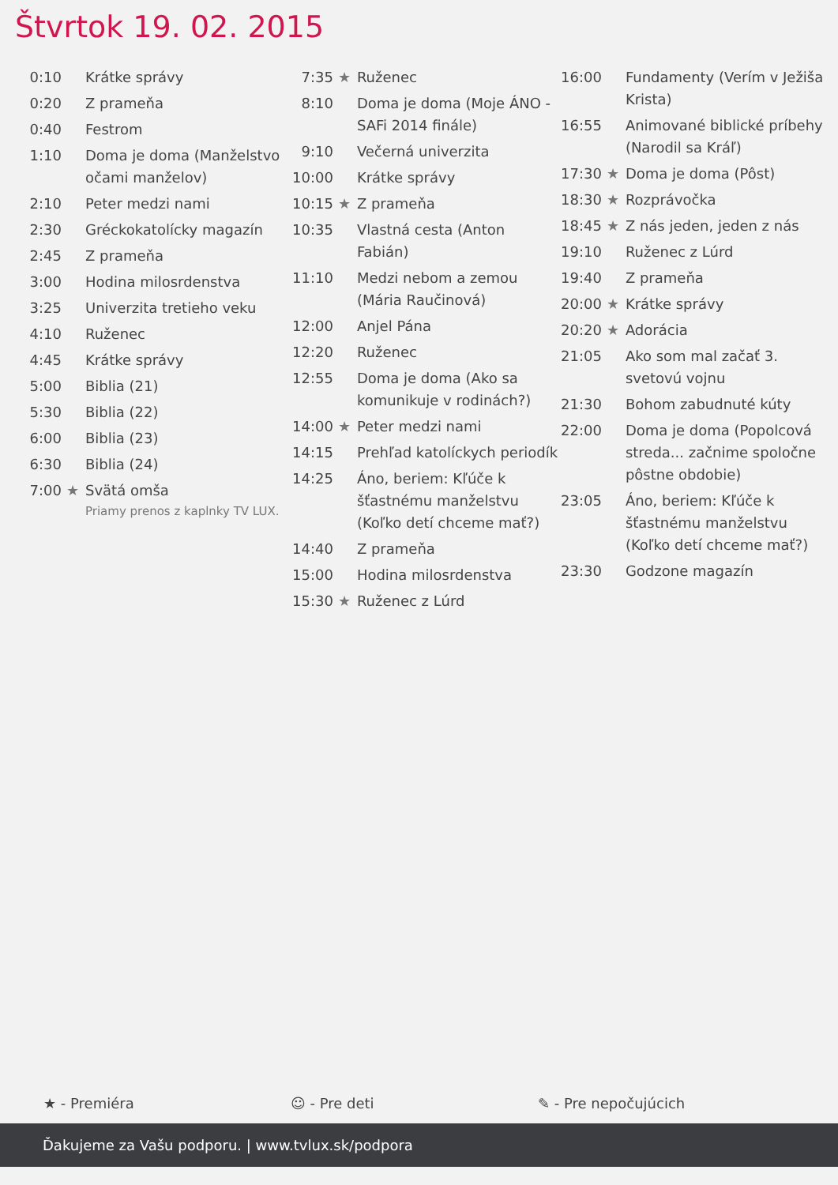Štvrtok 19. 02. 2015
| 0:10 | | Krátke správy |
| 0:20 | | Z prameňa |
| 0:40 | | Festrom |
| 1:10 | | Doma je doma (Manželstvo očami manželov) |
| 2:10 | | Peter medzi nami |
| 2:30 | | Gréckokatolícky magazín |
| 2:45 | | Z prameňa |
| 3:00 | | Hodina milosrdenstva |
| 3:25 | | Univerzita tretieho veku |
| 4:10 | | Ruženec |
| 4:45 | | Krátke správy |
| 5:00 | | Biblia (21) |
| 5:30 | | Biblia (22) |
| 6:00 | | Biblia (23) |
| 6:30 | | Biblia (24) |
| 7:00 | ★ | Svätá omša Priamy prenos z kaplnky TV LUX. |
| 7:35 | ★ | Ruženec |
| 8:10 | | Doma je doma (Moje ÁNO - SAFi 2014 finále) |
| 9:10 | | Večerná univerzita |
| 10:00 | | Krátke správy |
| 10:15 | ★ | Z prameňa |
| 10:35 | | Vlastná cesta (Anton Fabián) |
| 11:10 | | Medzi nebom a zemou (Mária Raučinová) |
| 12:00 | | Anjel Pána |
| 12:20 | | Ruženec |
| 12:55 | | Doma je doma (Ako sa komunikuje v rodinách?) |
| 14:00 | ★ | Peter medzi nami |
| 14:15 | | Prehľad katolíckych periodík |
| 14:25 | | Áno, beriem: Kľúče k šťastnému manželstvu (Koľko detí chceme mať?) |
| 14:40 | | Z prameňa |
| 15:00 | | Hodina milosrdenstva |
| 15:30 | ★ | Ruženec z Lúrd |
| 16:00 | | Fundamenty (Verím v Ježiša Krista) |
| 16:55 | | Animované biblické príbehy (Narodil sa Kráľ) |
| 17:30 | ★ | Doma je doma (Pôst) |
| 18:30 | ★ | Rozprávočka |
| 18:45 | ★ | Z nás jeden, jeden z nás |
| 19:10 | | Ruženec z Lúrd |
| 19:40 | | Z prameňa |
| 20:00 | ★ | Krátke správy |
| 20:20 | ★ | Adorácia |
| 21:05 | | Ako som mal začať 3. svetovú vojnu |
| 21:30 | | Bohom zabudnuté kúty |
| 22:00 | | Doma je doma (Popolcová streda... začnime spoločne pôstne obdobie) |
| 23:05 | | Áno, beriem: Kľúče k šťastnému manželstvu (Koľko detí chceme mať?) |
| 23:30 | | Godzone magazín |
★ - Premiéra ☺ - Pre deti ✎ - Pre nepočujúcich
Ďakujeme za Vašu podporu. | www.tvlux.sk/podpora